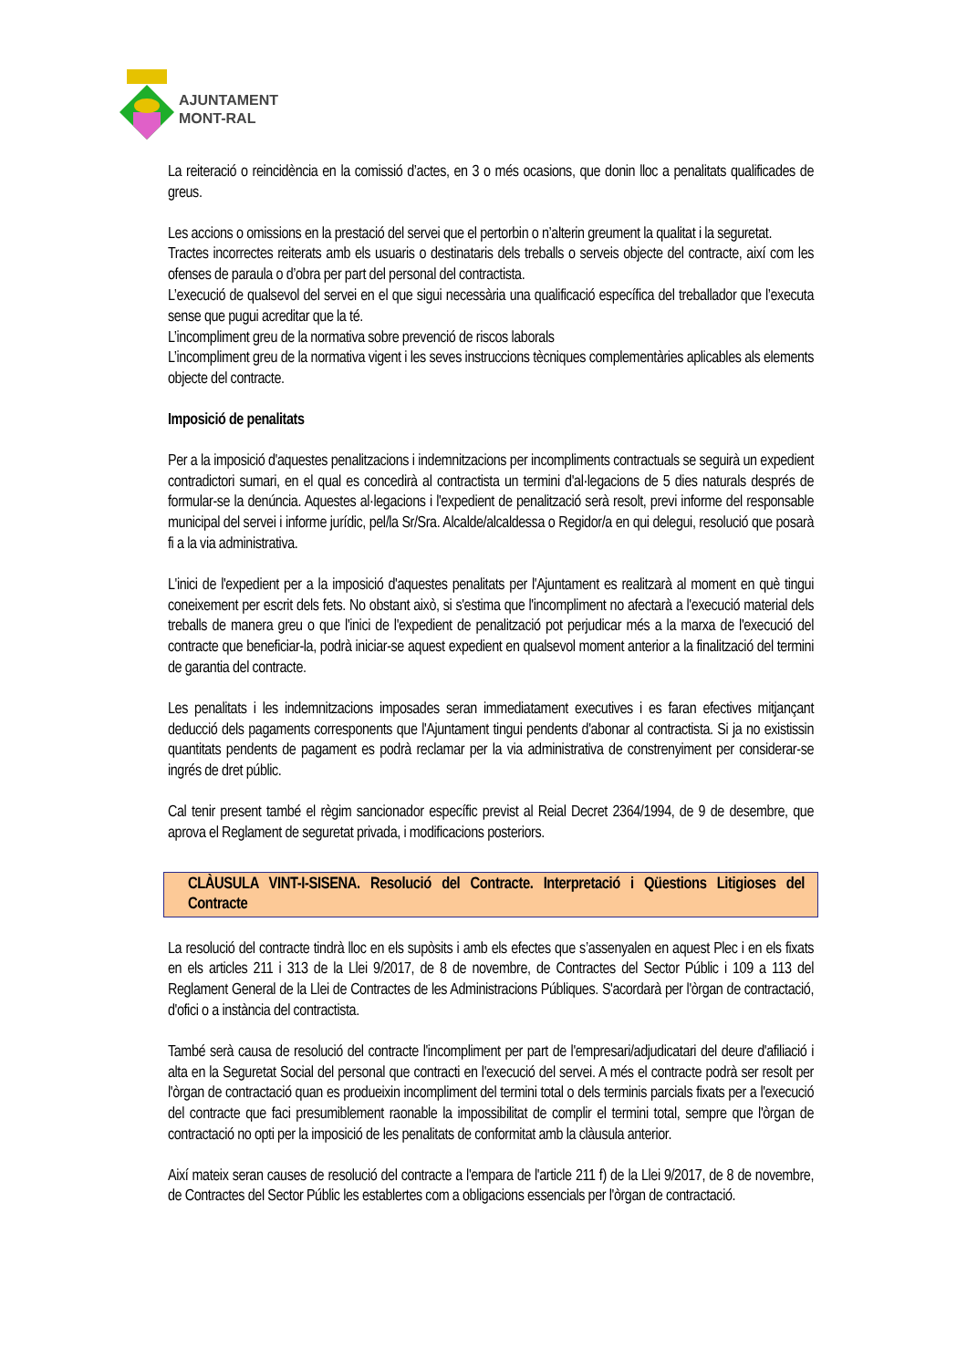AJUNTAMENT
MONT-RAL
La reiteració o reincidència en la comissió d’actes, en 3 o més ocasions, que donin lloc a penalitats qualificades de greus.
Les accions o omissions en la prestació del servei que el pertorbin o n’alterin greument la qualitat i la seguretat.
Tractes incorrectes reiterats amb els usuaris o destinataris dels treballs o serveis objecte del contracte, així com les ofenses de paraula o d’obra per part del personal del contractista.
L’execució de qualsevol del servei en el que sigui necessària una qualificació específica del treballador que l’executa sense que pugui acreditar que la té.
L’incompliment greu de la normativa sobre prevenció de riscos laborals
L’incompliment greu de la normativa vigent i les seves instruccions tècniques complementàries aplicables als elements objecte del contracte.
Imposició de penalitats
Per a la imposició d'aquestes penalitzacions i indemnitzacions per incompliments contractuals se seguirà un expedient contradictori sumari, en el qual es concedirà al contractista un termini d'al·legacions de 5 dies naturals després de formular-se la denúncia. Aquestes al·legacions i l'expedient de penalització serà resolt, previ informe del responsable municipal del servei i informe jurídic, pel/la Sr/Sra. Alcalde/alcaldessa o Regidor/a en qui delegui, resolució que posarà fi a la via administrativa.
L'inici de l'expedient per a la imposició d'aquestes penalitats per l'Ajuntament es realitzarà al moment en què tingui coneixement per escrit dels fets. No obstant això, si s'estima que l'incompliment no afectarà a l'execució material dels treballs de manera greu o que l'inici de l'expedient de penalització pot perjudicar més a la marxa de l'execució del contracte que beneficiar-la, podrà iniciar-se aquest expedient en qualsevol moment anterior a la finalització del termini de garantia del contracte.
Les penalitats i les indemnitzacions imposades seran immediatament executives i es faran efectives mitjançant deducció dels pagaments corresponents que l'Ajuntament tingui pendents d'abonar al contractista. Si ja no existissin quantitats pendents de pagament es podrà reclamar per la via administrativa de constrenyiment per considerar-se ingrés de dret públic.
Cal tenir present també el règim sancionador específic previst al Reial Decret 2364/1994, de 9 de desembre, que aprova el Reglament de seguretat privada, i modificacions posteriors.
CLÀUSULA VINT-I-SISENA. Resolució del Contracte. Interpretació i Qüestions Litigioses del Contracte
La resolució del contracte tindrà lloc en els supòsits i amb els efectes que s’assenyalen en aquest Plec i en els fixats en els articles 211 i 313 de la Llei 9/2017, de 8 de novembre, de Contractes del Sector Públic i 109 a 113 del Reglament General de la Llei de Contractes de les Administracions Públiques. S'acordarà per l'òrgan de contractació, d'ofici o a instància del contractista.
També serà causa de resolució del contracte l'incompliment per part de l'empresari/adjudicatari del deure d'afiliació i alta en la Seguretat Social del personal que contracti en l'execució del servei. A més el contracte podrà ser resolt per l'òrgan de contractació quan es produeixin incompliment del termini total o dels terminis parcials fixats per a l'execució del contracte que faci presumiblement raonable la impossibilitat de complir el termini total, sempre que l'òrgan de contractació no opti per la imposició de les penalitats de conformitat amb la clàusula anterior.
Així mateix seran causes de resolució del contracte a l'empara de l'article 211 f) de la Llei 9/2017, de 8 de novembre, de Contractes del Sector Públic les establertes com a obligacions essencials per l'òrgan de contractació.